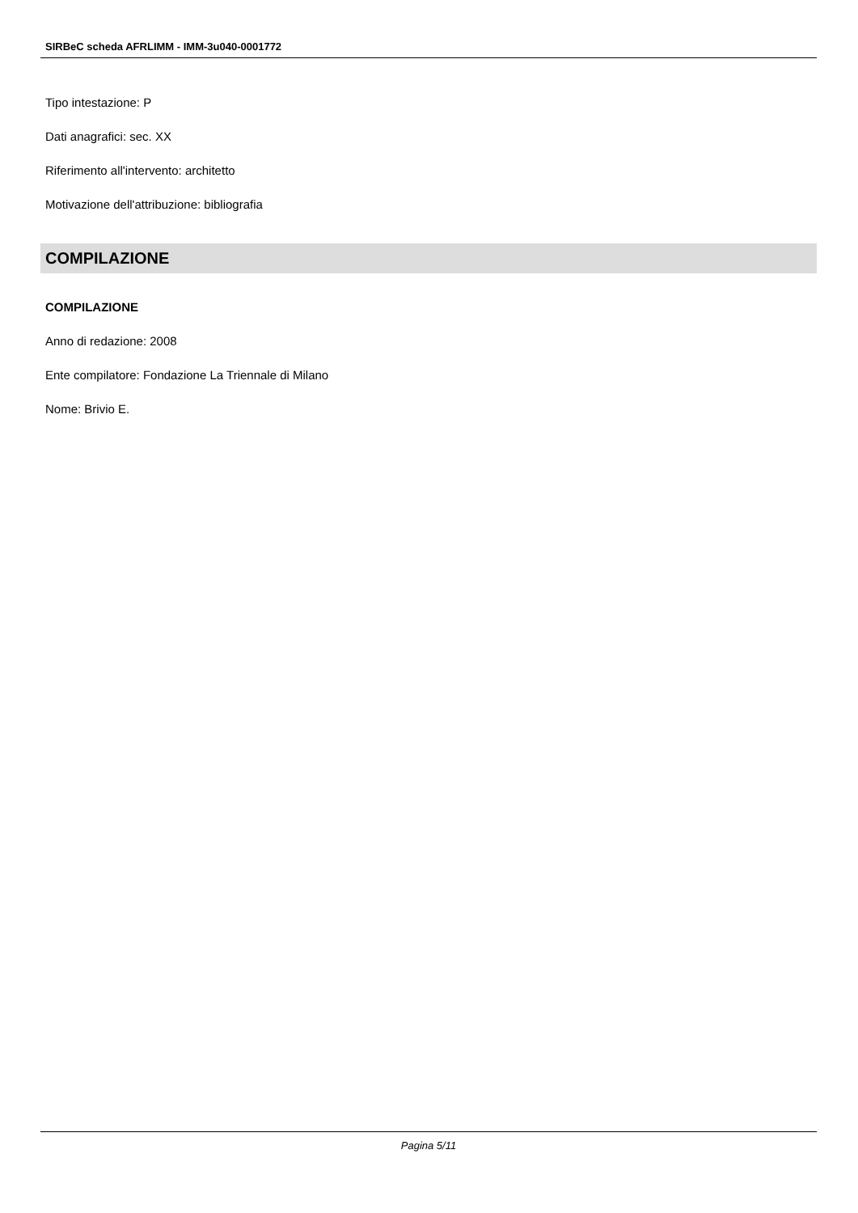SIRBeC scheda AFRLIMM - IMM-3u040-0001772
Tipo intestazione: P
Dati anagrafici: sec. XX
Riferimento all'intervento: architetto
Motivazione dell'attribuzione: bibliografia
COMPILAZIONE
COMPILAZIONE
Anno di redazione: 2008
Ente compilatore: Fondazione La Triennale di Milano
Nome: Brivio E.
Pagina 5/11